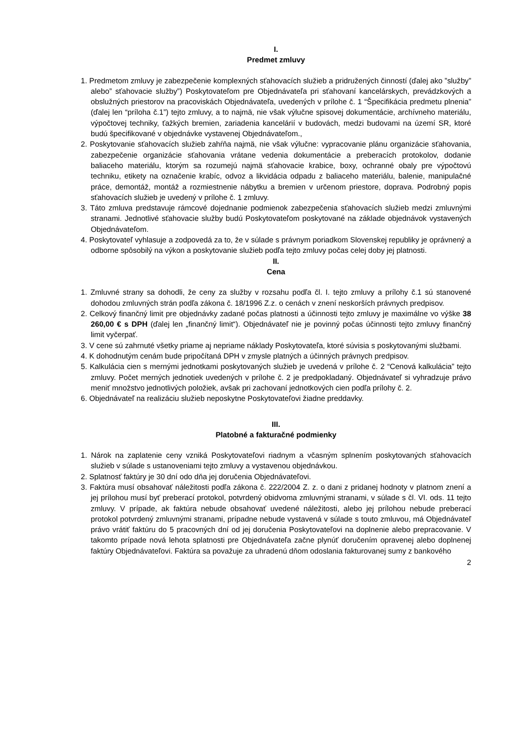I.
Predmet zmluvy
1. Predmetom zmluvy je zabezpečenie komplexných sťahovacích služieb a pridružených činností (ďalej ako ”služby” alebo” sťahovacie služby”) Poskytovateľom pre Objednávateľa pri sťahovaní kancelárskych, prevádzkových a obslužných priestorov na pracoviskách Objednávateľa, uvedených v prílohe č. 1 “Špecifikácia predmetu plnenia” (ďalej len “príloha č.1”) tejto zmluvy, a to najmä, nie však výlučne spisovej dokumentácie, archívneho materiálu, výpočtovej techniky, ťažkých bremien, zariadenia kancelárií v budovách, medzi budovami na území SR, ktoré budú špecifikované v objednávke vystavenej Objednávateľom.,
2. Poskytovanie sťahovacích služieb zahŕňa najmä, nie však výlučne: vypracovanie plánu organizácie sťahovania, zabezpečenie organizácie sťahovania vrátane vedenia dokumentácie a preberacích protokolov, dodanie baliaceho materiálu, ktorým sa rozumejú najmä sťahovacie krabice, boxy, ochranné obaly pre výpočtovú techniku, etikety na označenie krabíc, odvoz a likvidácia odpadu z baliaceho materiálu, balenie, manipulačné práce, demontáž, montáž a rozmiestnenie nábytku a bremien v určenom priestore, doprava. Podrobný popis sťahovacích služieb je uvedený v prílohe č. 1 zmluvy.
3. Táto zmluva predstavuje rámcové dojednanie podmienok zabezpečenia sťahovacích služieb medzi zmluvnými stranami. Jednotlivé sťahovacie služby budú Poskytovateľom poskytované na základe objednávok vystavených Objednávateľom.
4. Poskytovateľ vyhlasuje a zodpovedá za to, že v súlade s právnym poriadkom Slovenskej republiky je oprávnený a odborne spôsobilý na výkon a poskytovanie služieb podľa tejto zmluvy počas celej doby jej platnosti.
II.
Cena
1. Zmluvné strany sa dohodli, že ceny za služby v rozsahu podľa čl. I. tejto zmluvy a prílohy č.1 sú stanovené dohodou zmluvných strán podľa zákona č. 18/1996 Z.z. o cenách v znení neskorších právnych predpisov.
2. Celkový finančný limit pre objednávky zadané počas platnosti a účinnosti tejto zmluvy je maximálne vo výške 38 260,00 € s DPH (ďalej len „finančný limit“). Objednávateľ nie je povinný počas účinnosti tejto zmluvy finančný limit vyčerpať.
3. V cene sú zahrnuté všetky priame aj nepriame náklady Poskytovateľa, ktoré súvisia s poskytovanými službami.
4. K dohodnutým cenám bude pripočítaná DPH v zmysle platných a účinných právnych predpisov.
5. Kalkulácia cien s mernými jednotkami poskytovaných služieb je uvedená v prílohe č. 2 “Cenová kalkulácia” tejto zmluvy. Počet merných jednotiek uvedených v prílohe č. 2 je predpokladaný. Objednávateľ si vyhradzuje právo meniť množstvo jednotlivých položiek, avšak pri zachovaní jednotkových cien podľa prílohy č. 2.
6. Objednávateľ na realizáciu služieb neposkytne Poskytovateľovi žiadne preddavky.
III.
Platobné a fakturačné podmienky
1. Nárok na zaplatenie ceny vzniká Poskytovateľovi riadnym a včasným splnením poskytovaných sťahovacích služieb v súlade s ustanoveniami tejto zmluvy a vystavenou objednávkou.
2. Splatnosť faktúry je 30 dní odo dňa jej doručenia Objednávateľovi.
3. Faktúra musí obsahovať náležitosti podľa zákona č. 222/2004 Z. z. o dani z pridanej hodnoty v platnom znení a jej prílohou musí byť preberací protokol, potvrdený obidvoma zmluvnými stranami, v súlade s čl. VI. ods. 11 tejto zmluvy. V prípade, ak faktúra nebude obsahovať uvedené náležitosti, alebo jej prílohou nebude preberací protokol potvrdený zmluvnými stranami, prípadne nebude vystavená v súlade s touto zmluvou, má Objednávateľ právo vrátiť faktúru do 5 pracovných dní od jej doručenia Poskytovateľovi na doplnenie alebo prepracovanie. V takomto prípade nová lehota splatnosti pre Objednávateľa začne plynúť doručením opravenej alebo doplnenej faktúry Objednávateľovi. Faktúra sa považuje za uhradenú dňom odoslania fakturovanej sumy z bankového
2